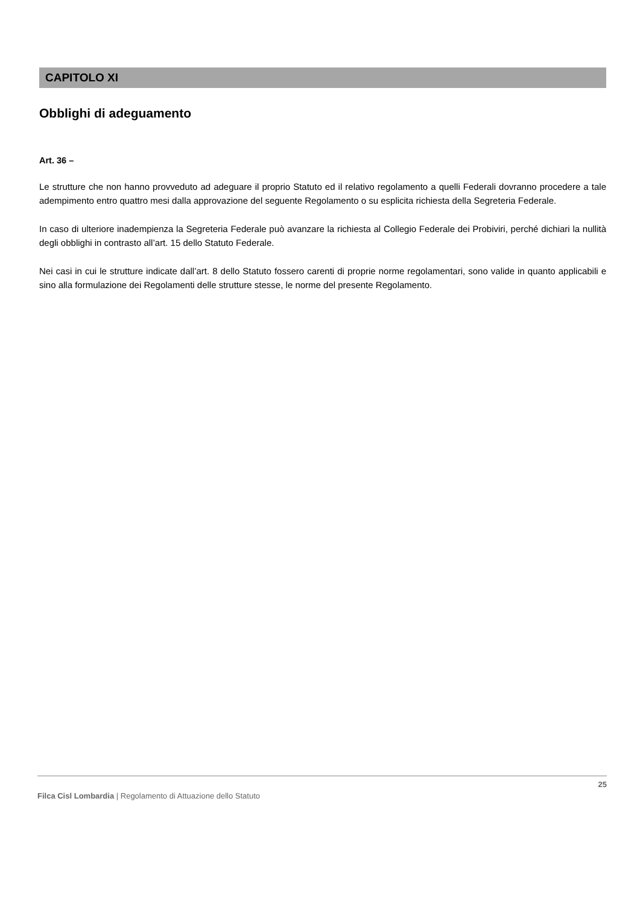CAPITOLO XI
Obblighi di adeguamento
Art. 36 –
Le strutture che non hanno provveduto ad adeguare il proprio Statuto ed il relativo regolamento a quelli Federali dovranno procedere a tale adempimento entro quattro mesi dalla approvazione del seguente Regolamento o su esplicita richiesta della Segreteria Federale.
In caso di ulteriore inadempienza la Segreteria Federale può avanzare la richiesta al Collegio Federale dei Probiviri, perché dichiari la nullità degli obblighi in contrasto all’art. 15 dello Statuto Federale.
Nei casi in cui le strutture indicate dall’art. 8 dello Statuto fossero carenti di proprie norme regolamentari, sono valide in quanto applicabili e sino alla formulazione dei Regolamenti delle strutture stesse, le norme del presente Regolamento.
25
Filca Cisl Lombardia | Regolamento di Attuazione dello Statuto